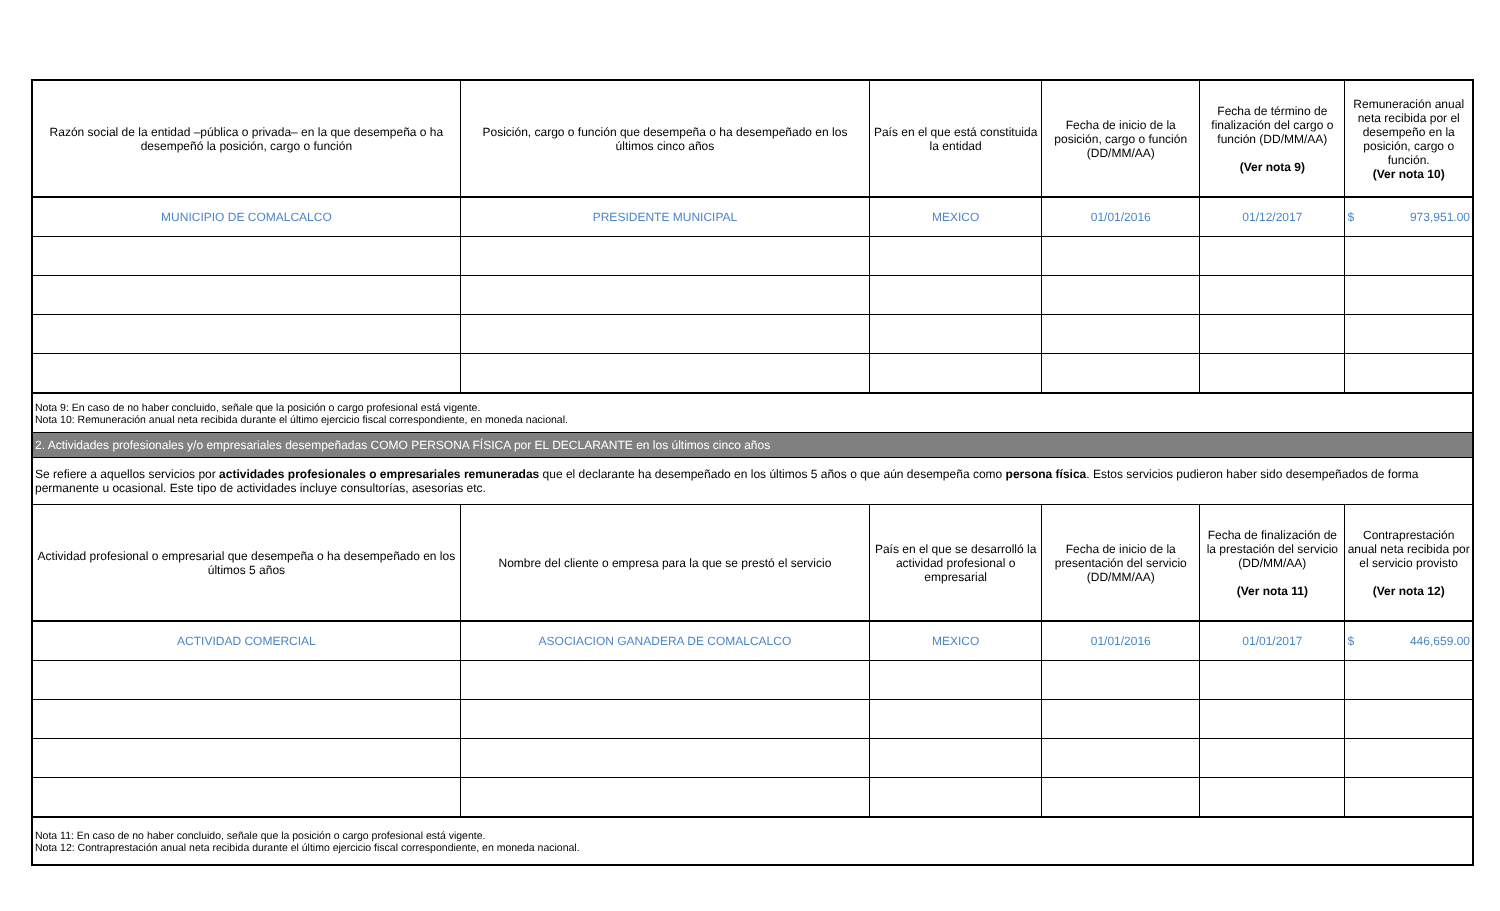| Razón social de la entidad –pública o privada– en la que desempeña o ha desempeñó la posición, cargo o función | Posición, cargo o función que desempeña o ha desempeñado en los últimos cinco años | País en el que está constituida la entidad | Fecha de inicio de la posición, cargo o función (DD/MM/AA) | Fecha de término de finalización del cargo o función (DD/MM/AA) (Ver nota 9) | Remuneración anual neta recibida por el desempeño en la posición, cargo o función. (Ver nota 10) |
| --- | --- | --- | --- | --- | --- |
| MUNICIPIO DE COMALCALCO | PRESIDENTE MUNICIPAL | MEXICO | 01/01/2016 | 01/12/2017 | $ 973,951.00 |
| Nota 9: En caso de no haber concluido, señale que la posición o cargo profesional está vigente. Nota 10: Remuneración anual neta recibida durante el último ejercicio fiscal correspondiente, en moneda nacional. | | | | | |
| 2. Actividades profesionales y/o empresariales desempeñadas COMO PERSONA FÍSICA por EL DECLARANTE en los últimos cinco años | | | | | |
| Se refiere a aquellos servicios por actividades profesionales o empresariales remuneradas que el declarante ha desempeñado en los últimos 5 años o que aún desempeña como persona física . Estos servicios pudieron haber sido desempeñados de forma permanente u ocasional. Este tipo de actividades incluye consultorías, asesorias etc. | | | | | |
| Actividad profesional o empresarial que desempeña o ha desempeñado en los últimos 5 años | Nombre del cliente o empresa para la que se prestó el servicio | País en el que se desarrolló la actividad profesional o empresarial | Fecha de inicio de la presentación del servicio (DD/MM/AA) | Fecha de finalización de la prestación del servicio (DD/MM/AA) (Ver nota 11) | Contraprestación anual neta recibida por el servicio provisto (Ver nota 12) |
| ACTIVIDAD COMERCIAL | ASOCIACION GANADERA DE COMALCALCO | MEXICO | 01/01/2016 | 01/01/2017 | $ 446,659.00 |
| Nota 11: En caso de no haber concluido, señale que la posición o cargo profesional está vigente. Nota 12: Contraprestación anual neta recibida durante el último ejercicio fiscal correspondiente, en moneda nacional. | | | | | |